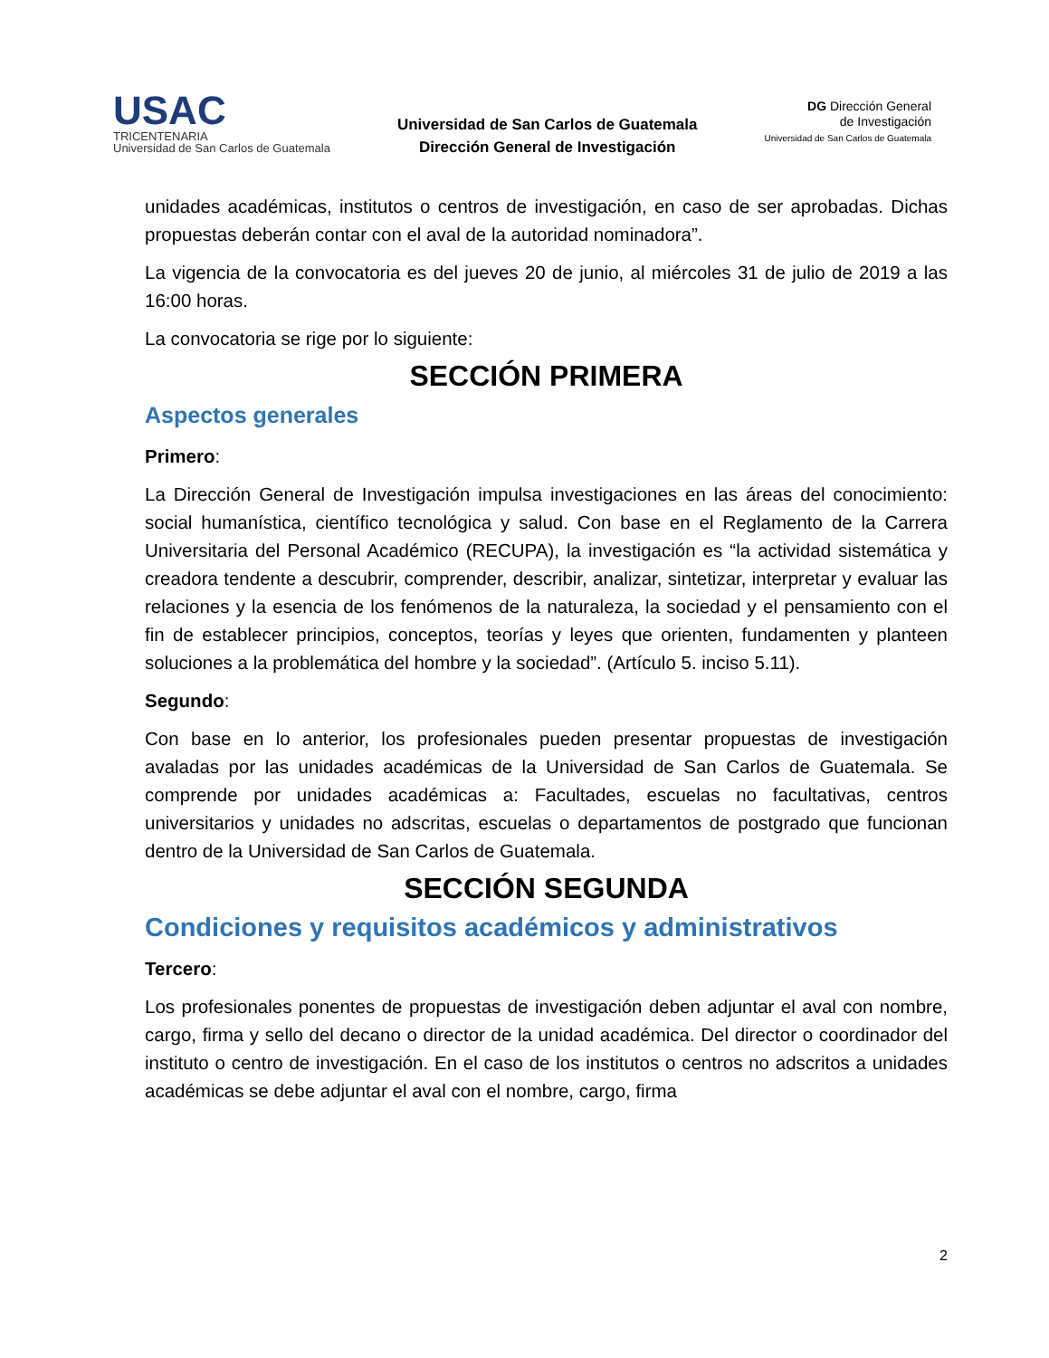USAC
TRICENTENARIA
Universidad de San Carlos de Guatemala
Universidad de San Carlos de Guatemala
Dirección General de Investigación
DG Dirección General
de Investigación
Universidad de San Carlos de Guatemala
unidades académicas, institutos o centros de investigación, en caso de ser aprobadas. Dichas propuestas deberán contar con el aval de la autoridad nominadora”.
La vigencia de la convocatoria es del jueves 20 de junio, al miércoles 31 de julio de 2019 a las 16:00 horas.
La convocatoria se rige por lo siguiente:
SECCIÓN PRIMERA
Aspectos generales
Primero:
La Dirección General de Investigación impulsa investigaciones en las áreas del conocimiento: social humanística, científico tecnológica y salud. Con base en el Reglamento de la Carrera Universitaria del Personal Académico (RECUPA), la investigación es “la actividad sistemática y creadora tendente a descubrir, comprender, describir, analizar, sintetizar, interpretar y evaluar las relaciones y la esencia de los fenómenos de la naturaleza, la sociedad y el pensamiento con el fin de establecer principios, conceptos, teorías y leyes que orienten, fundamenten y planteen soluciones a la problemática del hombre y la sociedad”. (Artículo 5. inciso 5.11).
Segundo:
Con base en lo anterior, los profesionales pueden presentar propuestas de investigación avaladas por las unidades académicas de la Universidad de San Carlos de Guatemala. Se comprende por unidades académicas a: Facultades, escuelas no facultativas, centros universitarios y unidades no adscritas, escuelas o departamentos de postgrado que funcionan dentro de la Universidad de San Carlos de Guatemala.
SECCIÓN SEGUNDA
Condiciones y requisitos académicos y administrativos
Tercero:
Los profesionales ponentes de propuestas de investigación deben adjuntar el aval con nombre, cargo, firma y sello del decano o director de la unidad académica. Del director o coordinador del instituto o centro de investigación. En el caso de los institutos o centros no adscritos a unidades académicas se debe adjuntar el aval con el nombre, cargo, firma
2